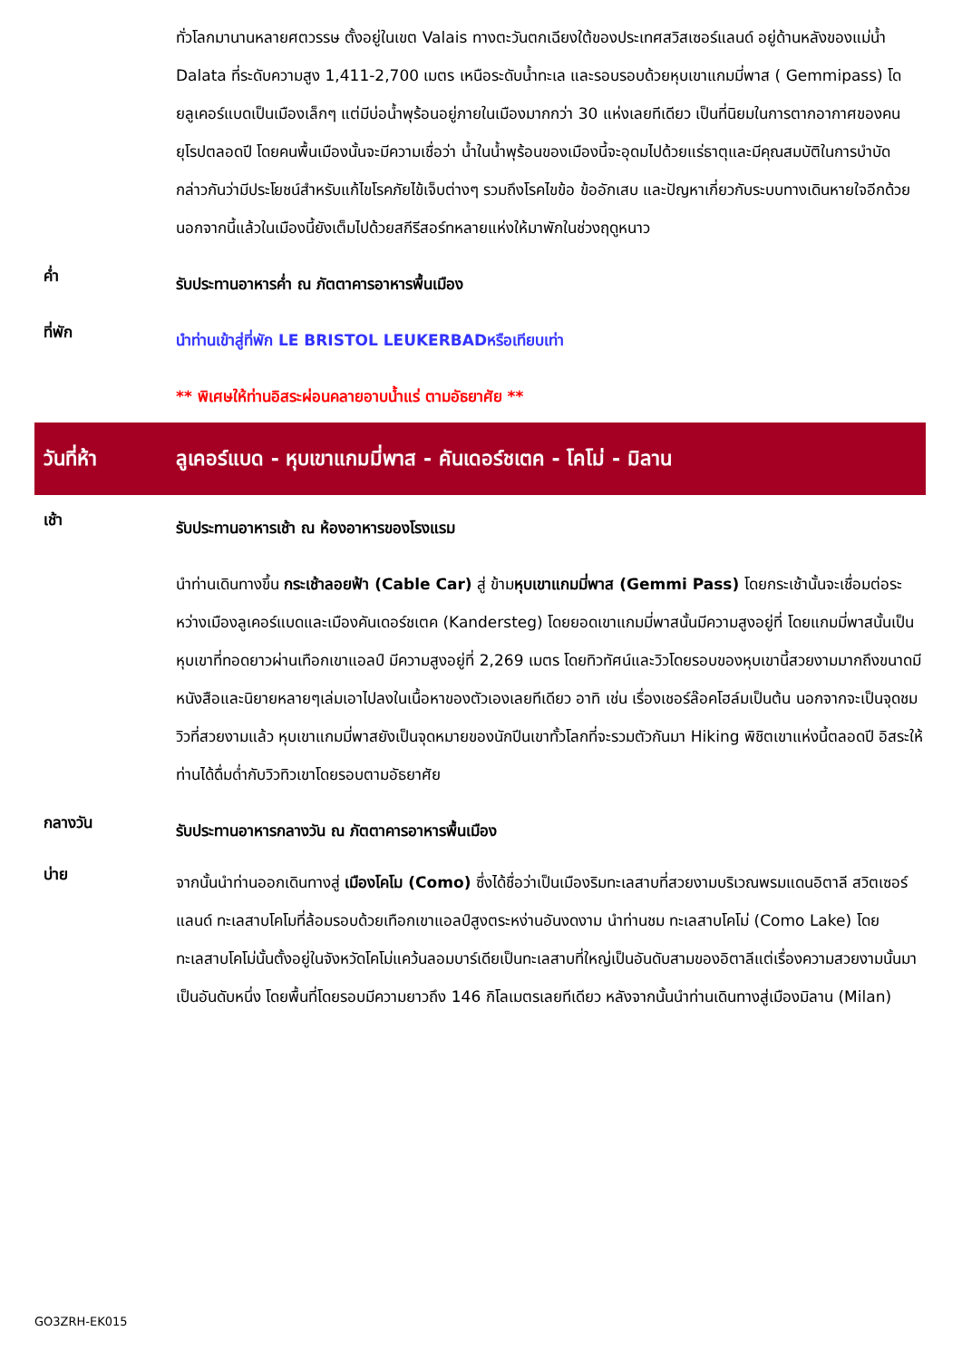ทั่วโลกมานานหลายศตวรรษ ตั้งอยู่ในเขต Valais ทางตะวันตกเฉียงใต้ของประเทศสวิสเซอร์แลนด์ อยู่ด้านหลังของแม่น้ำ Dalata ที่ระดับความสูง 1,411-2,700 เมตร เหนือระดับน้ำทะเล และรอบรอบด้วยหุบเขาแกมมี่พาส ( Gemmipass) โดยลูเคอร์แบดเป็นเมืองเล็กๆ แต่มีบ่อน้ำพุร้อนอยู่ภายในเมืองมากกว่า 30 แห่งเลยทีเดียว เป็นที่นิยมในการตากอากาศของคนยุโรปตลอดปี โดยคนพื้นเมืองนั้นจะมีความเชื่อว่า น้ำในน้ำพุร้อนของเมืองนี้จะอุดมไปด้วยแร่ธาตุและมีคุณสมบัติในการบำบัด กล่าวกันว่ามีประโยชน์สำหรับแก้ไขโรคภัยไข้เจ็บต่างๆ รวมถึงโรคไขข้อ ข้ออักเสบ และปัญหาเกี่ยวกับระบบทางเดินหายใจอีกด้วย นอกจากนี้แล้วในเมืองนี้ยังเต็มไปด้วยสกีรีสอร์ทหลายแห่งให้มาพักในช่วงฤดูหนาว
ค่ำ
รับประทานอาหารค่ำ ณ ภัตตาคารอาหารพื้นเมือง
ที่พัก
นำท่านเข้าสู่ที่พัก LE BRISTOL LEUKERBADหรือเทียบเท่า
** พิเศษให้ท่านอิสระผ่อนคลายอาบน้ำแร่ ตามอัธยาศัย **
วันที่ห้า
ลูเคอร์แบด - หุบเขาแกมมี่พาส - คันเดอร์ชเตค - โคโม่ - มิลาน
เช้า
รับประทานอาหารเช้า ณ ห้องอาหารของโรงแรม
นำท่านเดินทางขึ้น กระเช้าลอยฟ้า (Cable Car) สู่ ข้ามหุบเขาแกมมี่พาส (Gemmi Pass) โดยกระเช้านั้นจะเชื่อมต่อระหว่างเมืองลูเคอร์แบดและเมืองคันเดอร์ชเตค (Kandersteg) โดยยอดเขาแกมมี่พาสนั้นมีความสูงอยู่ที่ โดยแกมมี่พาสนั้นเป็นหุบเขาที่ทอดยาวผ่านเทือกเขาแอลป์ มีความสูงอยู่ที่ 2,269 เมตร โดยทิวทัศน์และวิวโดยรอบของหุบเขานี้สวยงามมากถึงขนาดมีหนังสือและนิยายหลายๆเล่มเอาไปลงในเนื้อหาของตัวเองเลยทีเดียว อาทิ เช่น เรื่องเชอร์ล๊อคโฮล์มเป็นต้น นอกจากจะเป็นจุดชมวิวที่สวยงามแล้ว หุบเขาแกมมี่พาสยังเป็นจุดหมายของนักปีนเขาทั้วโลกที่จะรวมตัวกันมา Hiking พิชิตเขาแห่งนี้ตลอดปี อิสระให้ท่านได้ดื่มด่ำกับวิวทิวเขาโดยรอบตามอัธยาศัย
กลางวัน
รับประทานอาหารกลางวัน ณ ภัตตาคารอาหารพื้นเมือง
บ่าย
จากนั้นนำท่านออกเดินทางสู่ เมืองโคโม (Como) ซึ่งได้ชื่อว่าเป็นเมืองริมทะเลสาบที่สวยงามบริเวณพรมแดนอิตาลี สวิตเซอร์แลนด์ ทะเลสาบโคโมที่ล้อมรอบด้วยเทือกเขาแอลป์สูงตระหง่านอันงดงาม นำท่านชม ทะเลสาบโคโม่ (Como Lake) โดยทะเลสาบโคโม่นั้นตั้งอยู่ในจังหวัดโคโม่แคว้นลอมบาร์เดียเป็นทะเลสาบที่ใหญ่เป็นอันดับสามของอิตาลีแต่เรื่องความสวยงามนั้นมาเป็นอันดับหนึ่ง โดยพื้นที่โดยรอบมีความยาวถึง 146 กิโลเมตรเลยทีเดียว หลังจากนั้นนำท่านเดินทางสู่เมืองมิลาน (Milan)
GO3ZRH-EK015